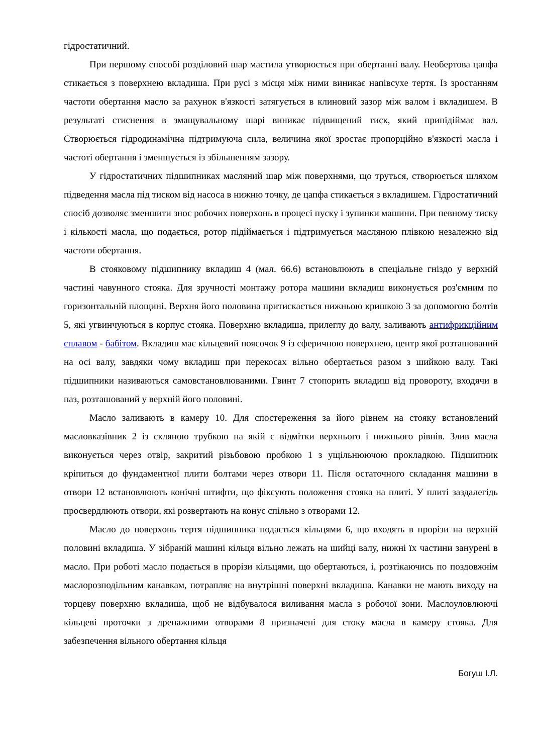гідростатичний.
При першому способі розділовий шар мастила утворюється при обертанні валу. Необертова цапфа стикається з поверхнею вкладиша. При русі з місця між ними виникає напівсухе тертя. Із зростанням частоти обертання масло за рахунок в'язкості затягується в клиновий зазор між валом і вкладишем. В результаті стиснення в змащувальному шарі виникає підвищений тиск, який припідіймає вал. Створюється гідродинамічна підтримуюча сила, величина якої зростає пропорційно в'язкості масла і частоті обертання і зменшується із збільшенням зазору.
У гідростатичних підшипниках масляний шар між поверхнями, що труться, створюється шляхом підведення масла під тиском від насоса в нижню точку, де цапфа стикається з вкладишем. Гідростатичний спосіб дозволяє зменшити знос робочих поверхонь в процесі пуску і зупинки машини. При певному тиску і кількості масла, що подається, ротор підіймається і підтримується масляною плівкою незалежно від частоти обертання.
В стояковому підшипнику вкладиш 4 (мал. 66.6) встановлюють в спеціальне гніздо у верхній частині чавунного стояка. Для зручності монтажу ротора машини вкладиш виконується роз'ємним по горизонтальній площині. Верхня його половина притискається нижньою кришкою 3 за допомогою болтів 5, які угвинчуються в корпус стояка. Поверхню вкладиша, прилеглу до валу, заливають антифрикційним сплавом - бабітом. Вкладиш має кільцевий поясочок 9 із сферичною поверхнею, центр якої розташований на осі валу, завдяки чому вкладиш при перекосах вільно обертається разом з шийкою валу. Такі підшипники називаються самовстановлюваними. Гвинт 7 стопорить вкладиш від провороту, входячи в паз, розташований у верхній його половині.
Масло заливають в камеру 10. Для спостереження за його рівнем на стояку встановлений масловказівник 2 із скляною трубкою на якій є відмітки верхнього і нижнього рівнів. Злив масла виконується через отвір, закритий різьбовою пробкою 1 з ущільнюючою прокладкою. Підшипник кріпиться до фундаментної плити болтами через отвори 11. Після остаточного складання машини в отвори 12 встановлюють конічні штифти, що фіксують положення стояка на плиті. У плиті заздалегідь просвердлюють отвори, які розвертають на конус спільно з отворами 12.
Масло до поверхонь тертя підшипника подається кільцями 6, що входять в прорізи на верхній половині вкладиша. У зібраній машині кільця вільно лежать на шийці валу, нижні їх частини занурені в масло. При роботі масло подається в прорізи кільцями, що обертаються, і, розтікаючись по поздовжнім маслорозподільним канавкам, потрапляє на внутрішні поверхні вкладиша. Канавки не мають виходу на торцеву поверхню вкладиша, щоб не відбувалося виливання масла з робочої зони. Маслоуловлюючі кільцеві проточки з дренажними отворами 8 призначені для стоку масла в камеру стояка. Для забезпечення вільного обертання кільця
Богуш І.Л.